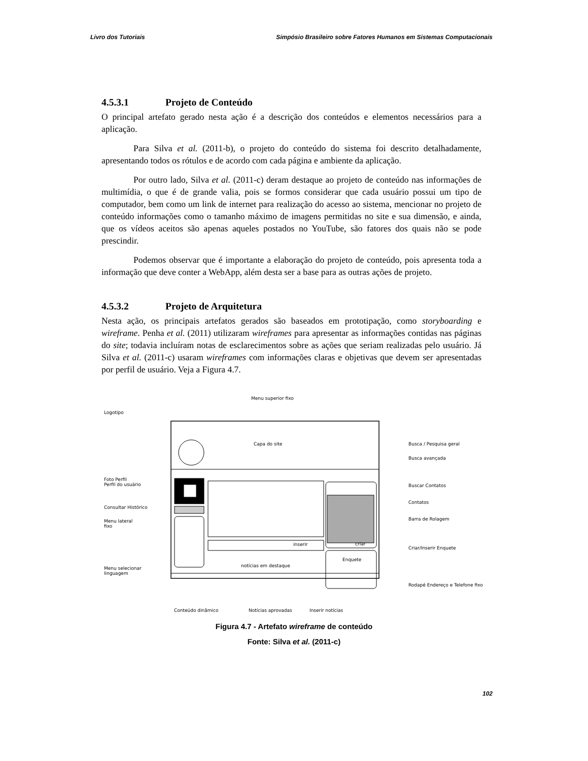Livro dos Tutoriais Simpósio Brasileiro sobre Fatores Humanos em Sistemas Computacionais
4.5.3.1 Projeto de Conteúdo
O principal artefato gerado nesta ação é a descrição dos conteúdos e elementos necessários para a aplicação.
Para Silva et al. (2011-b), o projeto do conteúdo do sistema foi descrito detalhadamente, apresentando todos os rótulos e de acordo com cada página e ambiente da aplicação.
Por outro lado, Silva et al. (2011-c) deram destaque ao projeto de conteúdo nas informações de multimídia, o que é de grande valia, pois se formos considerar que cada usuário possui um tipo de computador, bem como um link de internet para realização do acesso ao sistema, mencionar no projeto de conteúdo informações como o tamanho máximo de imagens permitidas no site e sua dimensão, e ainda, que os vídeos aceitos são apenas aqueles postados no YouTube, são fatores dos quais não se pode prescindir.
Podemos observar que é importante a elaboração do projeto de conteúdo, pois apresenta toda a informação que deve conter a WebApp, além desta ser a base para as outras ações de projeto.
4.5.3.2 Projeto de Arquitetura
Nesta ação, os principais artefatos gerados são baseados em prototipação, como storyboarding e wireframe. Penha et al. (2011) utilizaram wireframes para apresentar as informações contidas nas páginas do site; todavia incluíram notas de esclarecimentos sobre as ações que seriam realizadas pelo usuário. Já Silva et al. (2011-c) usaram wireframes com informações claras e objetivas que devem ser apresentadas por perfil de usuário. Veja a Figura 4.7.
Logotipo
Menu superior fixo
Capa do site Busca / Pesquisa geral
Busca avançada
Foto Perfil
Perfil do usuário
Consultar Histórico
Menu lateral
fixo
Menu selecionar
linguagem
Buscar Contatos
Contatos
Barra de Rolagem
inserir criar
Criar/Inserir Enquete
Enquete
notícias em destaque
Rodapé Endereço e Telefone fixo
Conteúdo dinâmico Notícias aprovadas Inserir notícias
Figura 4.7 - Artefato wireframe de conteúdo
Fonte: Silva et al. (2011-c)
102